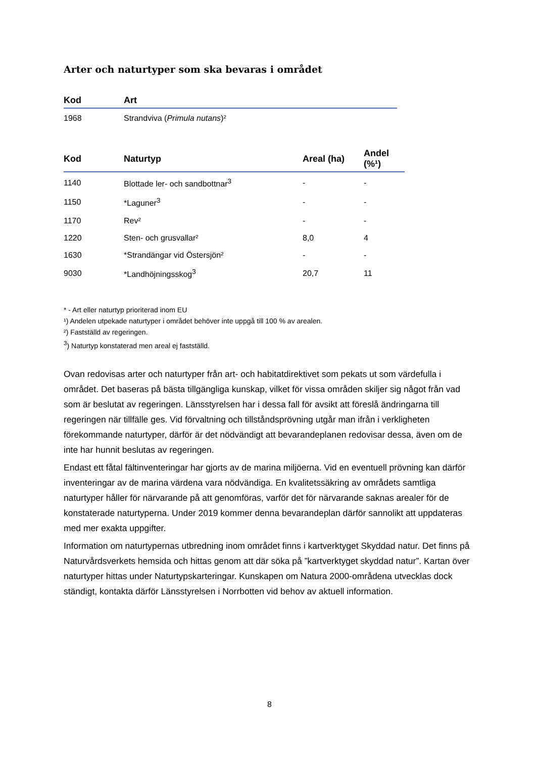Arter och naturtyper som ska bevaras i området
| Kod | Art |
| --- | --- |
| 1968 | Strandviva ( Primula nutans )² |
| Kod | Naturtyp | Areal (ha) | Andel (%¹) |
| --- | --- | --- | --- |
| 1140 | Blottade ler- och sandbottnar<sup>3</sup> | - | - |
| 1150 | *Laguner<sup>3</sup> | - | - |
| 1170 | Rev² | - | - |
| 1220 | Sten- och grusvallar² | 8,0 | 4 |
| 1630 | *Strandängar vid Östersjön² | - | - |
| 9030 | *Landhöjningsskog<sup>3</sup> | 20,7 | 11 |
* - Art eller naturtyp prioriterad inom EU
¹) Andelen utpekade naturtyper i området behöver inte uppgå till 100 % av arealen.
²) Fastställd av regeringen.
<sup>3</sup>) Naturtyp konstaterad men areal ej fastställd.
Ovan redovisas arter och naturtyper från art- och habitatdirektivet som pekats ut som värdefulla i området. Det baseras på bästa tillgängliga kunskap, vilket för vissa områden skiljer sig något från vad som är beslutat av regeringen. Länsstyrelsen har i dessa fall för avsikt att föreslå ändringarna till regeringen när tillfälle ges. Vid förvaltning och tillståndsprövning utgår man ifrån i verkligheten förekommande naturtyper, därför är det nödvändigt att bevarandeplanen redovisar dessa, även om de inte har hunnit beslutas av regeringen.
Endast ett fåtal fältinventeringar har gjorts av de marina miljöerna. Vid en eventuell prövning kan därför inventeringar av de marina värdena vara nödvändiga. En kvalitetssäkring av områdets samtliga naturtyper håller för närvarande på att genomföras, varför det för närvarande saknas arealer för de konstaterade naturtyperna. Under 2019 kommer denna bevarandeplan därför sannolikt att uppdateras med mer exakta uppgifter.
Information om naturtypernas utbredning inom området finns i kartverktyget Skyddad natur. Det finns på Naturvårdsverkets hemsida och hittas genom att där söka på ”kartverktyget skyddad natur”. Kartan över naturtyper hittas under Naturtypskarteringar. Kunskapen om Natura 2000-områdena utvecklas dock ständigt, kontakta därför Länsstyrelsen i Norrbotten vid behov av aktuell information.
8